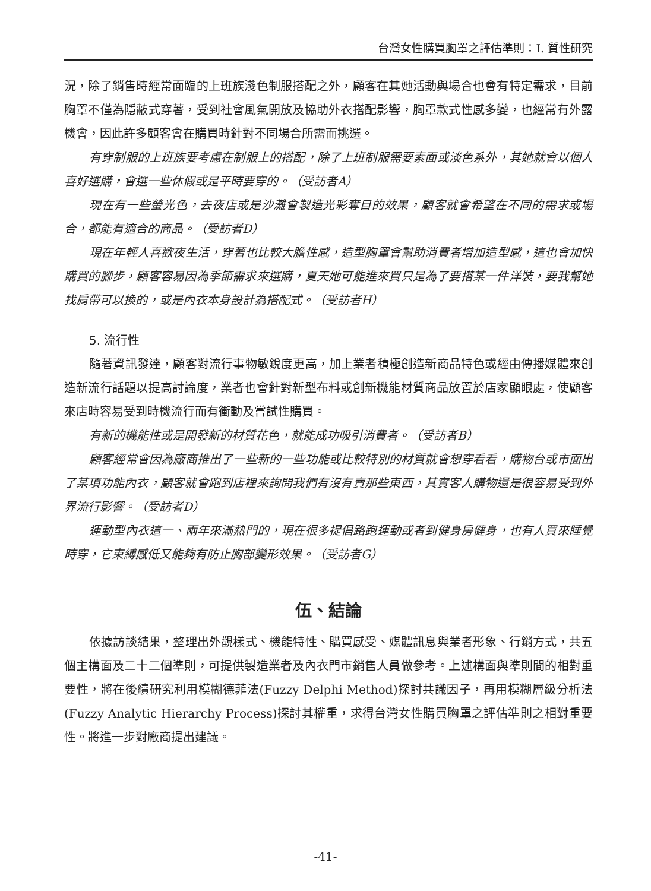台灣女性購買胸罩之評估準則：I. 質性研究
況，除了銷售時經常面臨的上班族淺色制服搭配之外，顧客在其她活動與場合也會有特定需求，目前胸罩不僅為隱蔽式穿著，受到社會風氣開放及協助外衣搭配影響，胸罩款式性感多變，也經常有外露機會，因此許多顧客會在購買時針對不同場合所需而挑選。
有穿制服的上班族要考慮在制服上的搭配，除了上班制服需要素面或淡色系外，其她就會以個人喜好選購，會選一些休假或是平時要穿的。（受訪者A）
現在有一些螢光色，去夜店或是沙灘會製造光彩奪目的效果，顧客就會希望在不同的需求或場合，都能有適合的商品。（受訪者D）
現在年輕人喜歡夜生活，穿著也比較大膽性感，造型胸罩會幫助消費者增加造型感，這也會加快購買的腳步，顧客容易因為季節需求來選購，夏天她可能進來買只是為了要搭某一件洋裝，要我幫她找肩帶可以換的，或是內衣本身設計為搭配式。（受訪者H）
5. 流行性
隨著資訊發達，顧客對流行事物敏銳度更高，加上業者積極創造新商品特色或經由傳播媒體來創造新流行話題以提高討論度，業者也會針對新型布料或創新機能材質商品放置於店家顯眼處，使顧客來店時容易受到時機流行而有衝動及嘗試性購買。
有新的機能性或是開發新的材質花色，就能成功吸引消費者。（受訪者B）
顧客經常會因為廠商推出了一些新的一些功能或比較特別的材質就會想穿看看，購物台或市面出了某項功能內衣，顧客就會跑到店裡來詢問我們有沒有賣那些東西，其實客人購物還是很容易受到外界流行影響。（受訪者D）
運動型內衣這一、兩年來滿熱門的，現在很多提倡路跑運動或者到健身房健身，也有人買來睡覺時穿，它束縛感低又能夠有防止胸部變形效果。（受訪者G）
伍、結論
依據訪談結果，整理出外觀樣式、機能特性、購買感受、媒體訊息與業者形象、行銷方式，共五個主構面及二十二個準則，可提供製造業者及內衣門市銷售人員做參考。上述構面與準則間的相對重要性，將在後續研究利用模糊德菲法(Fuzzy Delphi Method)探討共識因子，再用模糊層級分析法(Fuzzy Analytic Hierarchy Process)探討其權重，求得台灣女性購買胸罩之評估準則之相對重要性。將進一步對廠商提出建議。
-41-